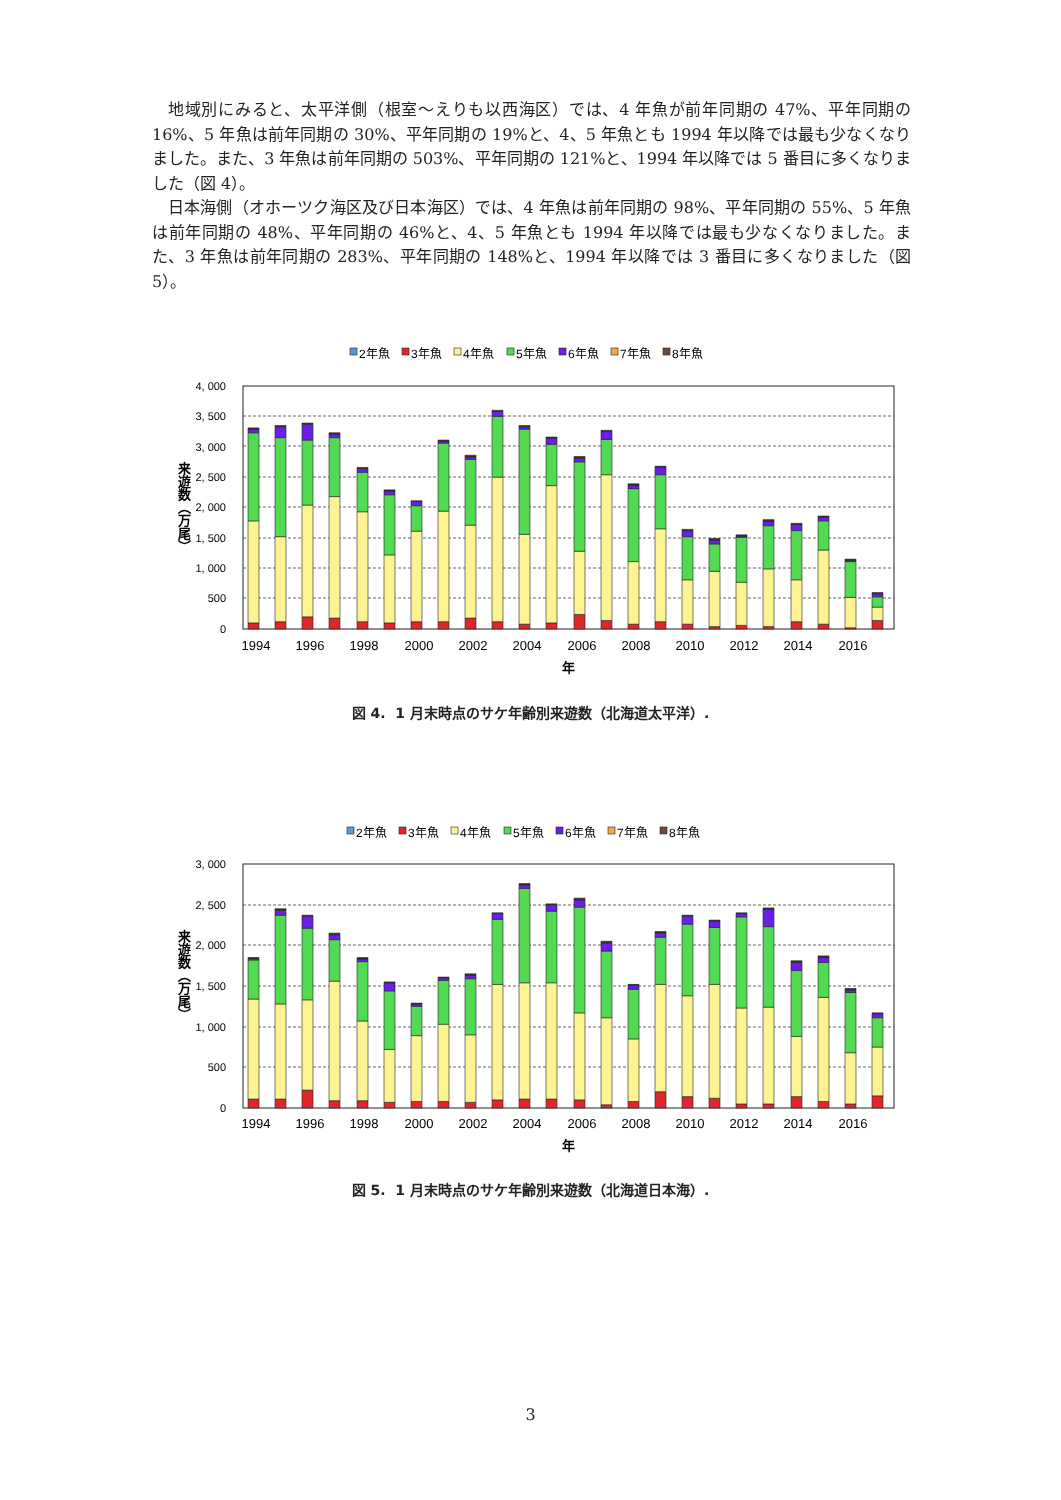地域別にみると、太平洋側（根室～えりも以西海区）では、4 年魚が前年同期の 47%、平年同期の 16%、5 年魚は前年同期の 30%、平年同期の 19%と、4、5 年魚とも 1994 年以降では最も少なくなりました。また、3 年魚は前年同期の 503%、平年同期の 121%と、1994 年以降では 5 番目に多くなりました（図 4）。
日本海側（オホーツク海区及び日本海区）では、4 年魚は前年同期の 98%、平年同期の 55%、5 年魚は前年同期の 48%、平年同期の 46%と、4、5 年魚とも 1994 年以降では最も少なくなりました。また、3 年魚は前年同期の 283%、平年同期の 148%と、1994 年以降では 3 番目に多くなりました（図 5）。
2年魚
3年魚
4年魚
5年魚
6年魚
7年魚
8年魚
4, 000
3, 500
3, 000
2, 500
2, 000
1, 500
1, 000
500
0
来遊数（万尾）
1994
1996
1998
2000
2002
2004
2006
2008
2010
2012
2014
2016
年
図 4. 1 月末時点のサケ年齢別来遊数（北海道太平洋）.
2年魚
3年魚
4年魚
5年魚
6年魚
7年魚
8年魚
3, 000
2, 500
2, 000
1, 500
1, 000
500
0
来遊数（万尾）
1994
1996
1998
2000
2002
2004
2006
2008
2010
2012
2014
2016
年
図 5. 1 月末時点のサケ年齢別来遊数（北海道日本海）.
3